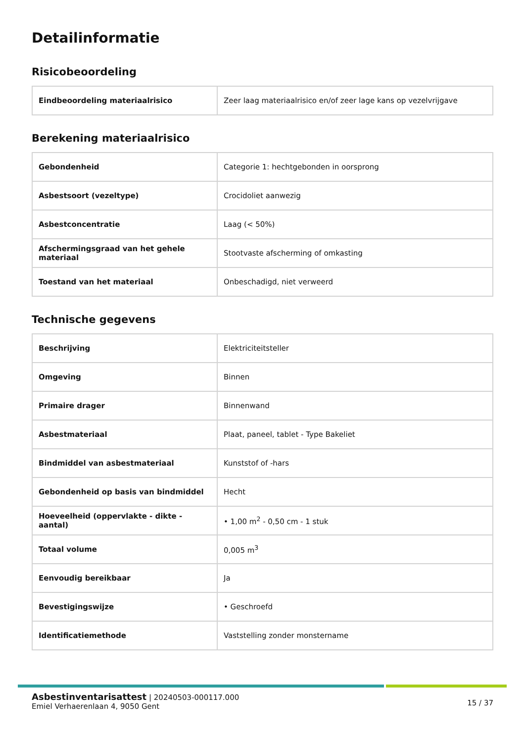Detailinformatie
Risicobeoordeling
| Eindbeoordeling materiaalrisico | Zeer laag materiaalrisico en/of zeer lage kans op vezelvrijgave |
Berekening materiaalrisico
| Gebondenheid | Categorie 1: hechtgebonden in oorsprong |
| Asbestsoort (vezeltype) | Crocidoliet aanwezig |
| Asbestconcentratie | Laag (< 50%) |
| Afschermingsgraad van het gehele materiaal | Stootvaste afscherming of omkasting |
| Toestand van het materiaal | Onbeschadigd, niet verweerd |
Technische gegevens
| Beschrijving | Elektriciteitsteller |
| Omgeving | Binnen |
| Primaire drager | Binnenwand |
| Asbestmateriaal | Plaat, paneel, tablet - Type Bakeliet |
| Bindmiddel van asbestmateriaal | Kunststof of -hars |
| Gebondenheid op basis van bindmiddel | Hecht |
| Hoeveelheid (oppervlakte - dikte - aantal) | • 1,00 m<sup>2</sup> - 0,50 cm - 1 stuk |
| Totaal volume | 0,005 m<sup>3</sup> |
| Eenvoudig bereikbaar | Ja |
| Bevestigingswijze | • Geschroefd |
| Identificatiemethode | Vaststelling zonder monstername |
Asbestinventarisattest | 20240503-000117.000
Emiel Verhaerenlaan 4, 9050 Gent
15 / 37